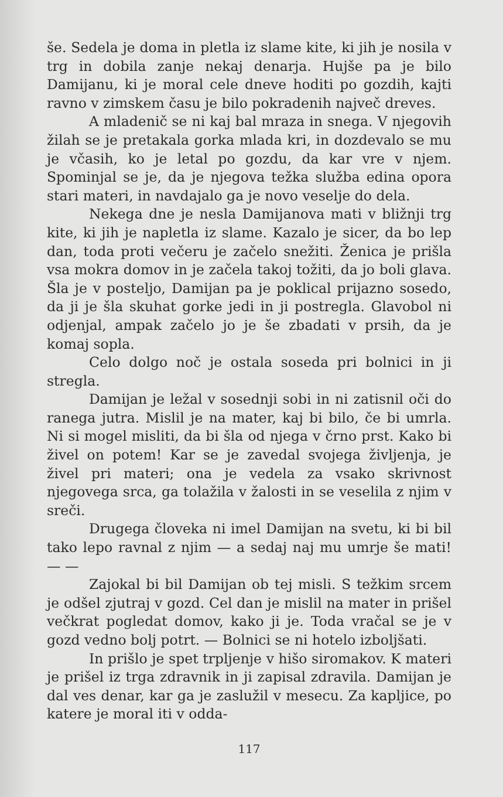še. Sedela je doma in pletla iz slame kite, ki jih je nosila v trg in dobila zanje nekaj denarja. Hujše pa je bilo Damijanu, ki je moral cele dneve hoditi po gozdih, kajti ravno v zimskem času je bilo pokradenih največ dreves.
A mladenič se ni kaj bal mraza in snega. V njegovih žilah se je pretakala gorka mlada kri, in dozdevalo se mu je včasih, ko je letal po gozdu, da kar vre v njem. Spominjal se je, da je njegova težka služba edina opora stari materi, in navdajalo ga je novo veselje do dela.
Nekega dne je nesla Damijanova mati v bližnji trg kite, ki jih je napletla iz slame. Kazalo je sicer, da bo lep dan, toda proti večeru je začelo snežiti. Ženica je prišla vsa mokra domov in je začela takoj tožiti, da jo boli glava. Šla je v posteljo, Damijan pa je poklical prijazno sosedo, da ji je šla skuhat gorke jedi in ji postregla. Glavobol ni odjenjal, ampak začelo jo je še zbadati v prsih, da je komaj sopla.
Celo dolgo noč je ostala soseda pri bolnici in ji stregla.
Damijan je ležal v sosednji sobi in ni zatisnil oči do ranega jutra. Mislil je na mater, kaj bi bilo, če bi umrla. Ni si mogel misliti, da bi šla od njega v črno prst. Kako bi živel on potem! Kar se je zavedal svojega življenja, je živel pri materi; ona je vedela za vsako skrivnost njegovega srca, ga tolažila v žalosti in se veselila z njim v sreči.
Drugega človeka ni imel Damijan na svetu, ki bi bil tako lepo ravnal z njim — a sedaj naj mu umrje še mati! — —
Zajokal bi bil Damijan ob tej misli. S težkim srcem je odšel zjutraj v gozd. Cel dan je mislil na mater in prišel večkrat pogledat domov, kako ji je. Toda vračal se je v gozd vedno bolj potrt. — Bolnici se ni hotelo izboljšati.
In prišlo je spet trpljenje v hišo siromakov. K materi je prišel iz trga zdravnik in ji zapisal zdravila. Damijan je dal ves denar, kar ga je zaslužil v mesecu. Za kapljice, po katere je moral iti v odda-
117